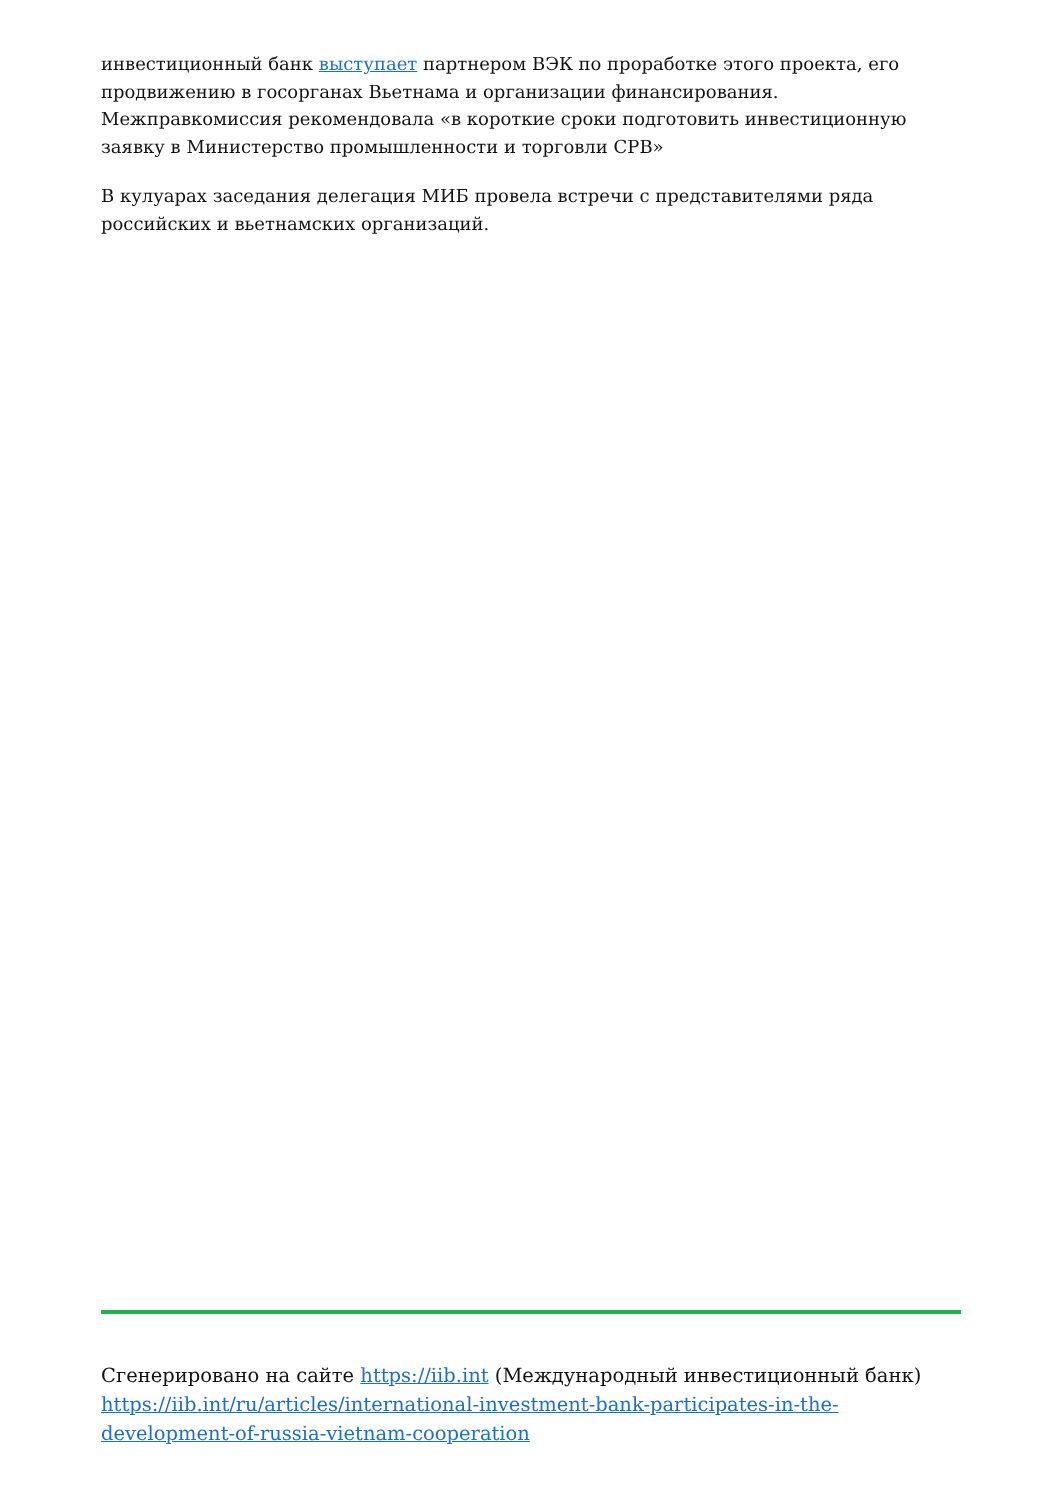инвестиционный банк выступает партнером ВЭК по проработке этого проекта, его продвижению в госорганах Вьетнама и организации финансирования. Межправкомиссия рекомендовала «в короткие сроки подготовить инвестиционную заявку в Министерство промышленности и торговли СРВ»
В кулуарах заседания делегация МИБ провела встречи с представителями ряда российских и вьетнамских организаций.
Сгенерировано на сайте https://iib.int (Международный инвестиционный банк) https://iib.int/ru/articles/international-investment-bank-participates-in-the-development-of-russia-vietnam-cooperation